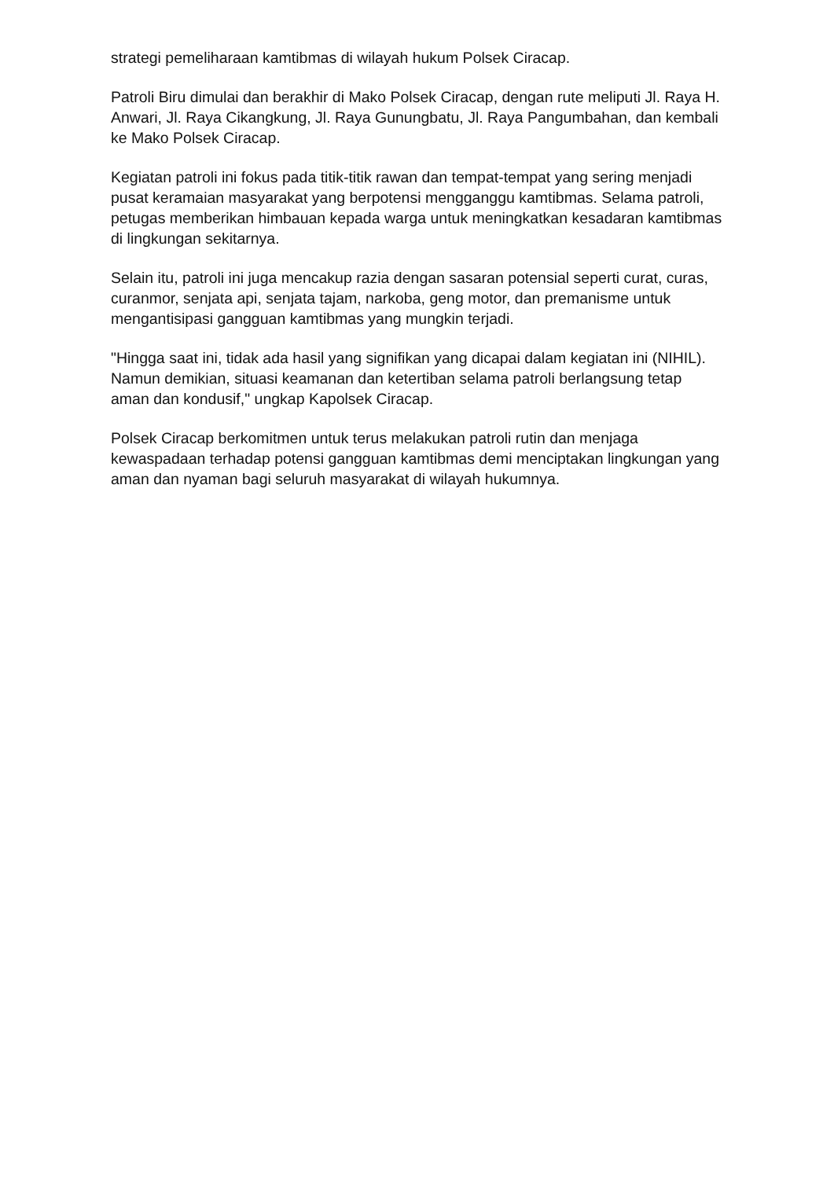strategi pemeliharaan kamtibmas di wilayah hukum Polsek Ciracap.
Patroli Biru dimulai dan berakhir di Mako Polsek Ciracap, dengan rute meliputi Jl. Raya H. Anwari, Jl. Raya Cikangkung, Jl. Raya Gunungbatu, Jl. Raya Pangumbahan, dan kembali ke Mako Polsek Ciracap.
Kegiatan patroli ini fokus pada titik-titik rawan dan tempat-tempat yang sering menjadi pusat keramaian masyarakat yang berpotensi mengganggu kamtibmas. Selama patroli, petugas memberikan himbauan kepada warga untuk meningkatkan kesadaran kamtibmas di lingkungan sekitarnya.
Selain itu, patroli ini juga mencakup razia dengan sasaran potensial seperti curat, curas, curanmor, senjata api, senjata tajam, narkoba, geng motor, dan premanisme untuk mengantisipasi gangguan kamtibmas yang mungkin terjadi.
"Hingga saat ini, tidak ada hasil yang signifikan yang dicapai dalam kegiatan ini (NIHIL). Namun demikian, situasi keamanan dan ketertiban selama patroli berlangsung tetap aman dan kondusif," ungkap Kapolsek Ciracap.
Polsek Ciracap berkomitmen untuk terus melakukan patroli rutin dan menjaga kewaspadaan terhadap potensi gangguan kamtibmas demi menciptakan lingkungan yang aman dan nyaman bagi seluruh masyarakat di wilayah hukumnya.